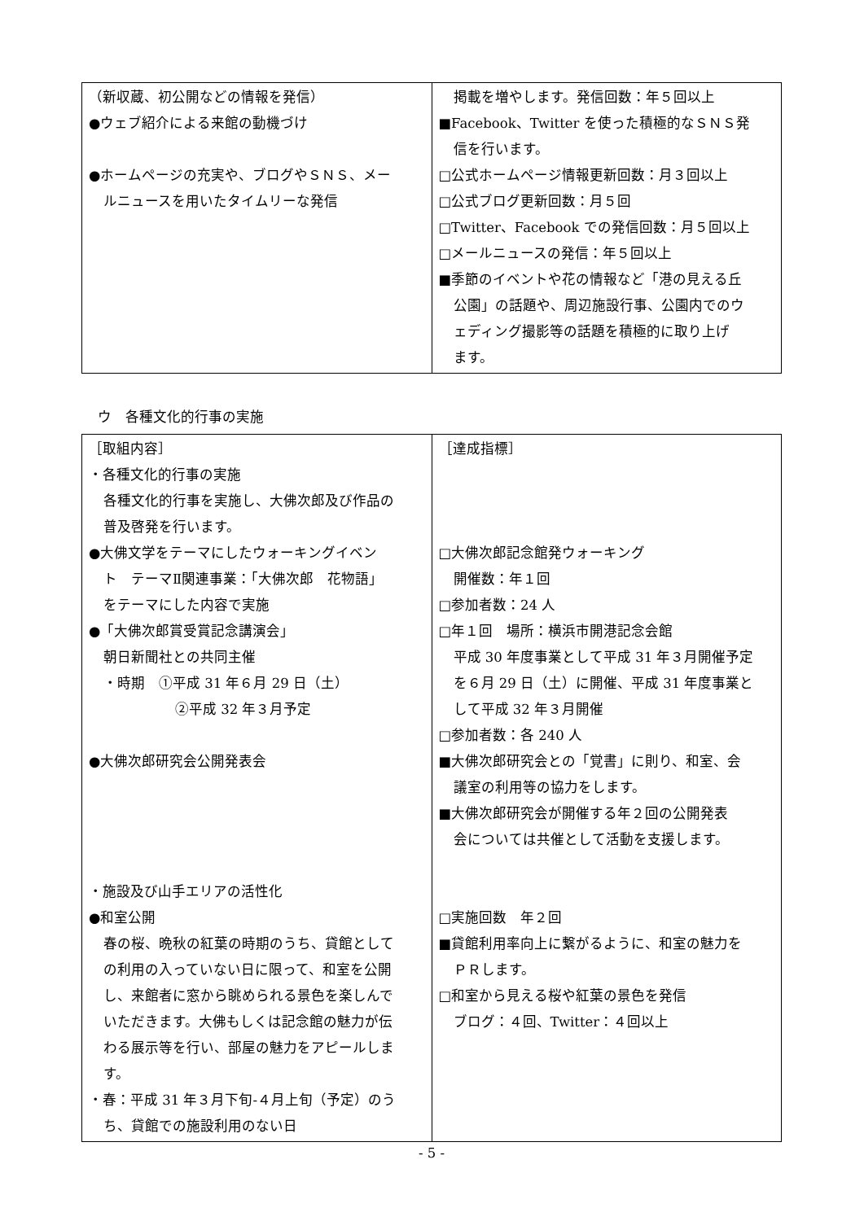| （新収蔵、初公開などの情報を発信） ●ウェブ紹介による来館の動機づけ ●ホームページの充実や、ブログやＳＮＳ、メー ルニュースを用いたタイムリーな発信 | 掲載を増やします。発信回数：年５回以上 ■Facebook、Twitter を使った積極的なＳＮＳ発 信を行います。 □公式ホームページ情報更新回数：月３回以上 □公式ブログ更新回数：月５回 □Twitter、Facebook での発信回数：月５回以上 □メールニュースの発信：年５回以上 ■季節のイベントや花の情報など「港の見える丘 公園」の話題や、周辺施設行事、公園内でのウ ェディング撮影等の話題を積極的に取り上げ ます。 |
ウ　各種文化的行事の実施
| ［取組内容］ ・各種文化的行事の実施 各種文化的行事を実施し、大佛次郎及び作品の 普及啓発を行います。 ●大佛文学をテーマにしたウォーキングイベン ト テーマⅡ関連事業：「大佛次郎 花物語」 をテーマにした内容で実施 ●「大佛次郎賞受賞記念講演会」 朝日新聞社との共同主催 ・時期 ①平成 31 年６月 29 日（土） ②平成 32 年３月予定 ●大佛次郎研究会公開発表会 ・施設及び山手エリアの活性化 ●和室公開 春の桜、晩秋の紅葉の時期のうち、貸館として の利用の入っていない日に限って、和室を公開 し、来館者に窓から眺められる景色を楽しんで いただきます。大佛もしくは記念館の魅力が伝 わる展示等を行い、部屋の魅力をアピールしま す。 ・春：平成 31 年３月下旬-４月上旬（予定）のう ち、貸館での施設利用のない日 | ［達成指標］ □大佛次郎記念館発ウォーキング 開催数：年１回 □参加者数：24 人 □年１回 場所：横浜市開港記念会館 平成 30 年度事業として平成 31 年３月開催予定 を６月 29 日（土）に開催、平成 31 年度事業と して平成 32 年３月開催 □参加者数：各 240 人 ■大佛次郎研究会との「覚書」に則り、和室、会 議室の利用等の協力をします。 ■大佛次郎研究会が開催する年２回の公開発表 会については共催として活動を支援します。 □実施回数 年２回 ■貸館利用率向上に繋がるように、和室の魅力を ＰＲします。 □和室から見える桜や紅葉の景色を発信 ブログ：４回、Twitter：４回以上 |
- 5 -